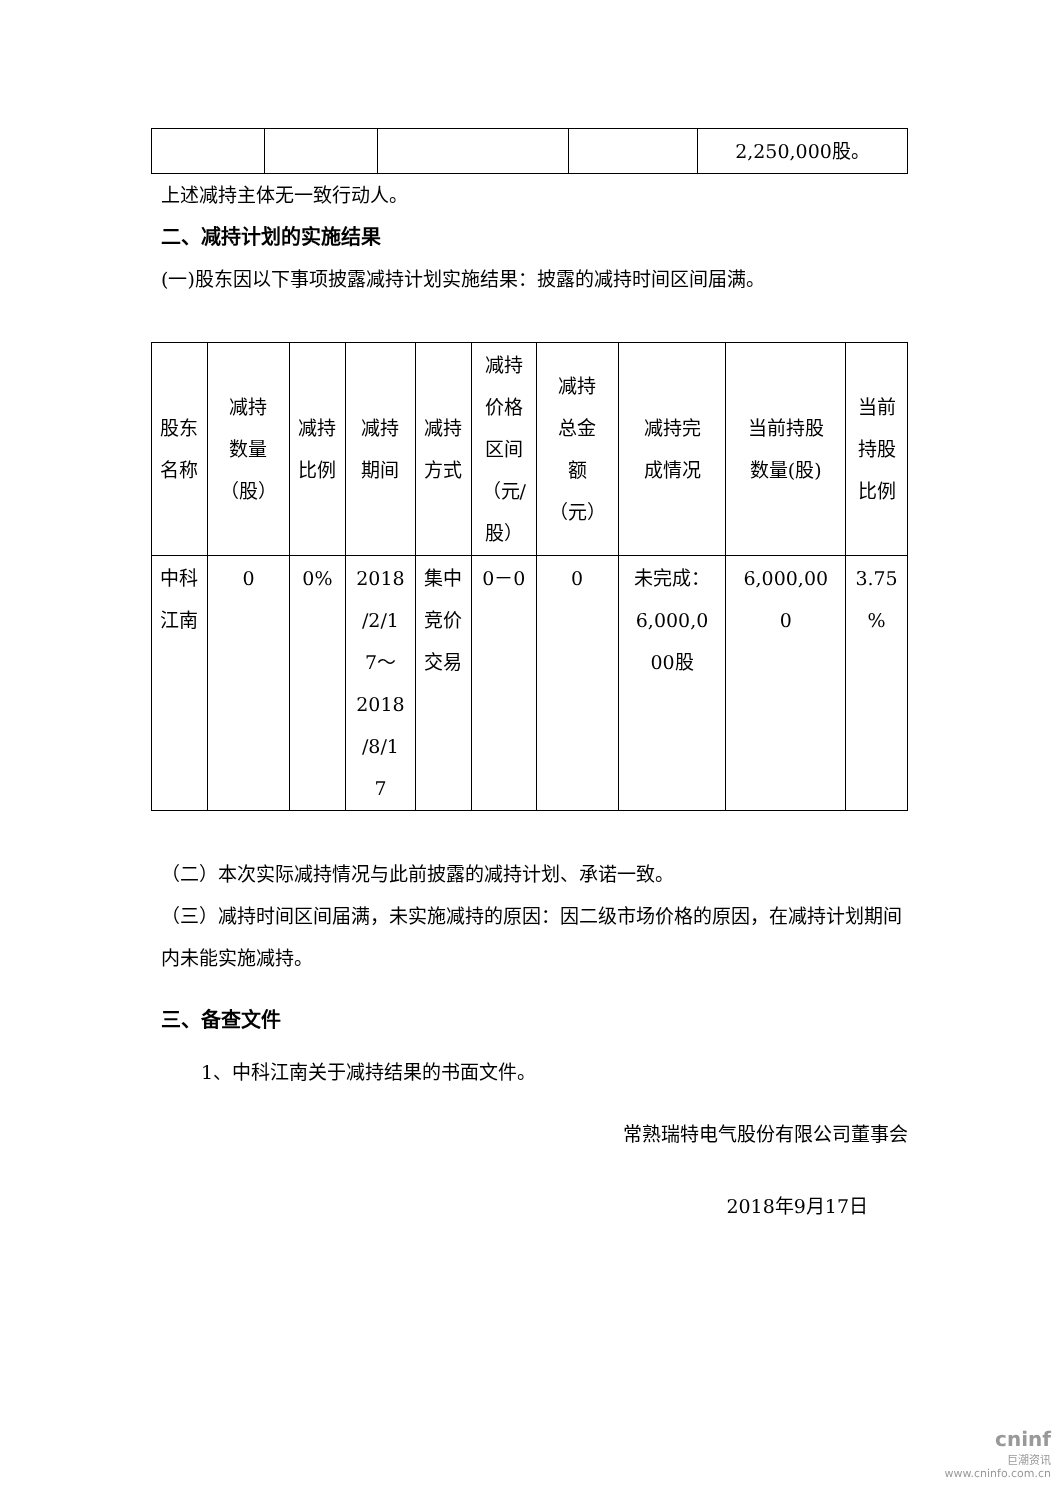| | | | | 2,250,000股。 |
上述减持主体无一致行动人。
二、减持计划的实施结果
(一)股东因以下事项披露减持计划实施结果：披露的减持时间区间届满。
| 股东 名称 | 减持 数量 （股） | 减持 比例 | 减持 期间 | 减持 方式 | 减持 价格 区间 （元/ 股） | 减持 总金 额 （元） | 减持完 成情况 | 当前持股 数量(股) | 当前 持股 比例 |
| 中科 江南 | 0 | 0% | 2018 /2/1 7～ 2018 /8/1 7 | 集中 竞价 交易 | 0－0 | 0 | 未完成： 6,000,0 00股 | 6,000,00 0 | 3.75 % |
（二）本次实际减持情况与此前披露的减持计划、承诺一致。
（三）减持时间区间届满，未实施减持的原因：因二级市场价格的原因，在减持计划期间内未能实施减持。
三、备查文件
1、中科江南关于减持结果的书面文件。
常熟瑞特电气股份有限公司董事会
2018年9月17日
cninf
巨潮资讯
www.cninfo.com.cn